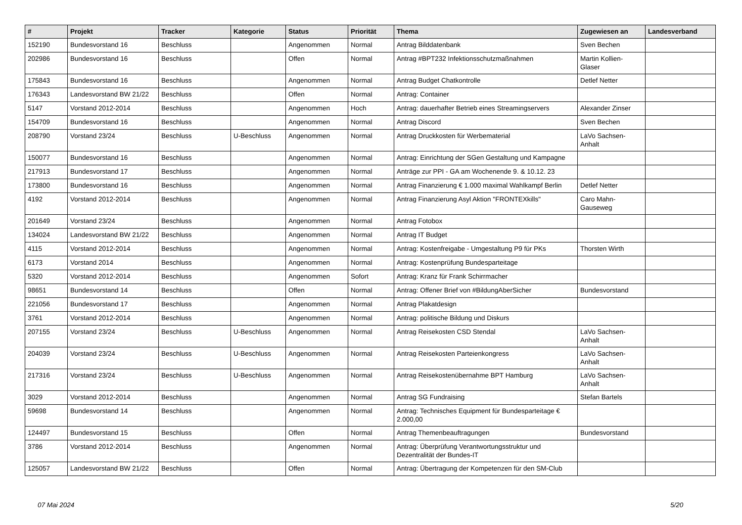| # | Projekt | Tracker | Kategorie | Status | Priorität | Thema | Zugewiesen an | Landesverband |
| --- | --- | --- | --- | --- | --- | --- | --- | --- |
| 152190 | Bundesvorstand 16 | Beschluss | | Angenommen | Normal | Antrag Bilddatenbank | Sven Bechen | |
| 202986 | Bundesvorstand 16 | Beschluss | | Offen | Normal | Antrag #BPT232 Infektionsschutzmaßnahmen | Martin Kollien-Glaser | |
| 175843 | Bundesvorstand 16 | Beschluss | | Angenommen | Normal | Antrag Budget Chatkontrolle | Detlef Netter | |
| 176343 | Landesvorstand BW 21/22 | Beschluss | | Offen | Normal | Antrag: Container | | |
| 5147 | Vorstand 2012-2014 | Beschluss | | Angenommen | Hoch | Antrag: dauerhafter Betrieb eines Streamingservers | Alexander Zinser | |
| 154709 | Bundesvorstand 16 | Beschluss | | Angenommen | Normal | Antrag Discord | Sven Bechen | |
| 208790 | Vorstand 23/24 | Beschluss | U-Beschluss | Angenommen | Normal | Antrag Druckkosten für Werbematerial | LaVo Sachsen-Anhalt | |
| 150077 | Bundesvorstand 16 | Beschluss | | Angenommen | Normal | Antrag: Einrichtung der SGen Gestaltung und Kampagne | | |
| 217913 | Bundesvorstand 17 | Beschluss | | Angenommen | Normal | Anträge zur PPI - GA am Wochenende 9. & 10.12. 23 | | |
| 173800 | Bundesvorstand 16 | Beschluss | | Angenommen | Normal | Antrag Finanzierung € 1.000 maximal Wahlkampf Berlin | Detlef Netter | |
| 4192 | Vorstand 2012-2014 | Beschluss | | Angenommen | Normal | Antrag Finanzierung Asyl Aktion "FRONTEXkills" | Caro Mahn-Gauseweg | |
| 201649 | Vorstand 23/24 | Beschluss | | Angenommen | Normal | Antrag Fotobox | | |
| 134024 | Landesvorstand BW 21/22 | Beschluss | | Angenommen | Normal | Antrag IT Budget | | |
| 4115 | Vorstand 2012-2014 | Beschluss | | Angenommen | Normal | Antrag: Kostenfreigabe - Umgestaltung P9 für PKs | Thorsten Wirth | |
| 6173 | Vorstand 2014 | Beschluss | | Angenommen | Normal | Antrag: Kostenprüfung Bundesparteitage | | |
| 5320 | Vorstand 2012-2014 | Beschluss | | Angenommen | Sofort | Antrag: Kranz für Frank Schirrmacher | | |
| 98651 | Bundesvorstand 14 | Beschluss | | Offen | Normal | Antrag: Offener Brief von #BildungAberSicher | Bundesvorstand | |
| 221056 | Bundesvorstand 17 | Beschluss | | Angenommen | Normal | Antrag Plakatdesign | | |
| 3761 | Vorstand 2012-2014 | Beschluss | | Angenommen | Normal | Antrag: politische Bildung und Diskurs | | |
| 207155 | Vorstand 23/24 | Beschluss | U-Beschluss | Angenommen | Normal | Antrag Reisekosten CSD Stendal | LaVo Sachsen-Anhalt | |
| 204039 | Vorstand 23/24 | Beschluss | U-Beschluss | Angenommen | Normal | Antrag Reisekosten Parteienkongress | LaVo Sachsen-Anhalt | |
| 217316 | Vorstand 23/24 | Beschluss | U-Beschluss | Angenommen | Normal | Antrag Reisekostenübernahme BPT Hamburg | LaVo Sachsen-Anhalt | |
| 3029 | Vorstand 2012-2014 | Beschluss | | Angenommen | Normal | Antrag SG Fundraising | Stefan Bartels | |
| 59698 | Bundesvorstand 14 | Beschluss | | Angenommen | Normal | Antrag: Technisches Equipment für Bundesparteitage € 2.000,00 | | |
| 124497 | Bundesvorstand 15 | Beschluss | | Offen | Normal | Antrag Themenbeauftragungen | Bundesvorstand | |
| 3786 | Vorstand 2012-2014 | Beschluss | | Angenommen | Normal | Antrag: Überprüfung Verantwortungsstruktur und Dezentralität der Bundes-IT | | |
| 125057 | Landesvorstand BW 21/22 | Beschluss | | Offen | Normal | Antrag: Übertragung der Kompetenzen für den SM-Club | | |
07 Mai 2024 5/20